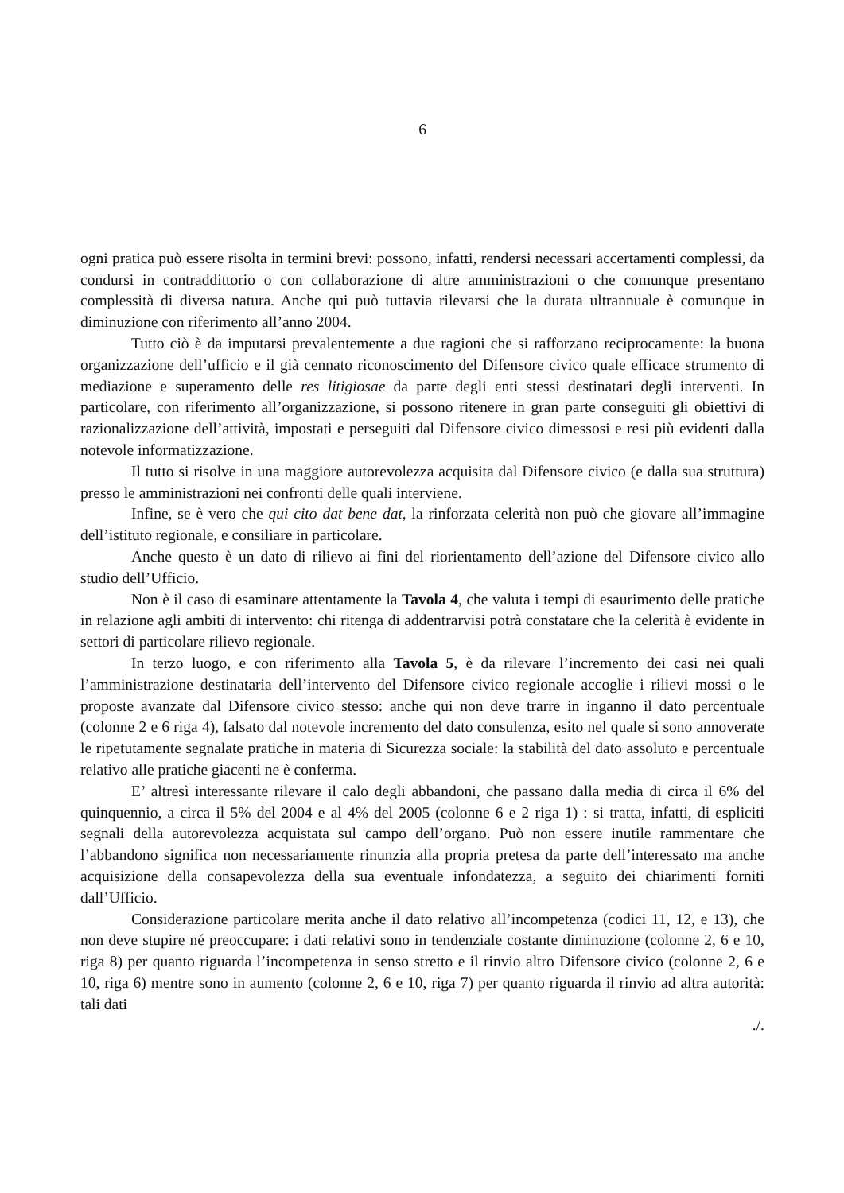6
ogni pratica può essere risolta in termini brevi: possono, infatti, rendersi necessari accertamenti complessi, da condursi in contraddittorio o con collaborazione di altre amministrazioni o che comunque presentano complessità di diversa natura. Anche qui può tuttavia rilevarsi che la durata ultrannuale è comunque in diminuzione con riferimento all’anno 2004.
Tutto ciò è da imputarsi prevalentemente a due ragioni che si rafforzano reciprocamente: la buona organizzazione dell’ufficio e il già cennato riconoscimento del Difensore civico quale efficace strumento di mediazione e superamento delle res litigiosae da parte degli enti stessi destinatari degli interventi. In particolare, con riferimento all’organizzazione, si possono ritenere in gran parte conseguiti gli obiettivi di razionalizzazione dell’attività, impostati e perseguiti dal Difensore civico dimessosi e resi più evidenti dalla notevole informatizzazione.
Il tutto si risolve in una maggiore autorevolezza acquisita dal Difensore civico (e dalla sua struttura) presso le amministrazioni nei confronti delle quali interviene.
Infine, se è vero che qui cito dat bene dat, la rinforzata celerità non può che giovare all’immagine dell’istituto regionale, e consiliare in particolare.
Anche questo è un dato di rilievo ai fini del riorientamento dell’azione del Difensore civico allo studio dell’Ufficio.
Non è il caso di esaminare attentamente la Tavola 4, che valuta i tempi di esaurimento delle pratiche in relazione agli ambiti di intervento: chi ritenga di addentrarvisi potrà constatare che la celerità è evidente in settori di particolare rilievo regionale.
In terzo luogo, e con riferimento alla Tavola 5, è da rilevare l’incremento dei casi nei quali l’amministrazione destinataria dell’intervento del Difensore civico regionale accoglie i rilievi mossi o le proposte avanzate dal Difensore civico stesso: anche qui non deve trarre in inganno il dato percentuale (colonne 2 e 6 riga 4), falsato dal notevole incremento del dato consulenza, esito nel quale si sono annoverate le ripetutamente segnalate pratiche in materia di Sicurezza sociale: la stabilità del dato assoluto e percentuale relativo alle pratiche giacenti ne è conferma.
E’ altresì interessante rilevare il calo degli abbandoni, che passano dalla media di circa il 6% del quinquennio, a circa il 5% del 2004 e al 4% del 2005 (colonne 6 e 2 riga 1) : si tratta, infatti, di espliciti segnali della autorevolezza acquistata sul campo dell’organo. Può non essere inutile rammentare che l’abbandono significa non necessariamente rinunzia alla propria pretesa da parte dell’interessato ma anche acquisizione della consapevolezza della sua eventuale infondatezza, a seguito dei chiarimenti forniti dall’Ufficio.
Considerazione particolare merita anche il dato relativo all’incompetenza (codici 11, 12, e 13), che non deve stupire né preoccupare: i dati relativi sono in tendenziale costante diminuzione (colonne 2, 6 e 10, riga 8) per quanto riguarda l’incompetenza in senso stretto e il rinvio altro Difensore civico (colonne 2, 6 e 10, riga 6) mentre sono in aumento (colonne 2, 6 e 10, riga 7) per quanto riguarda il rinvio ad altra autorità: tali dati
./.